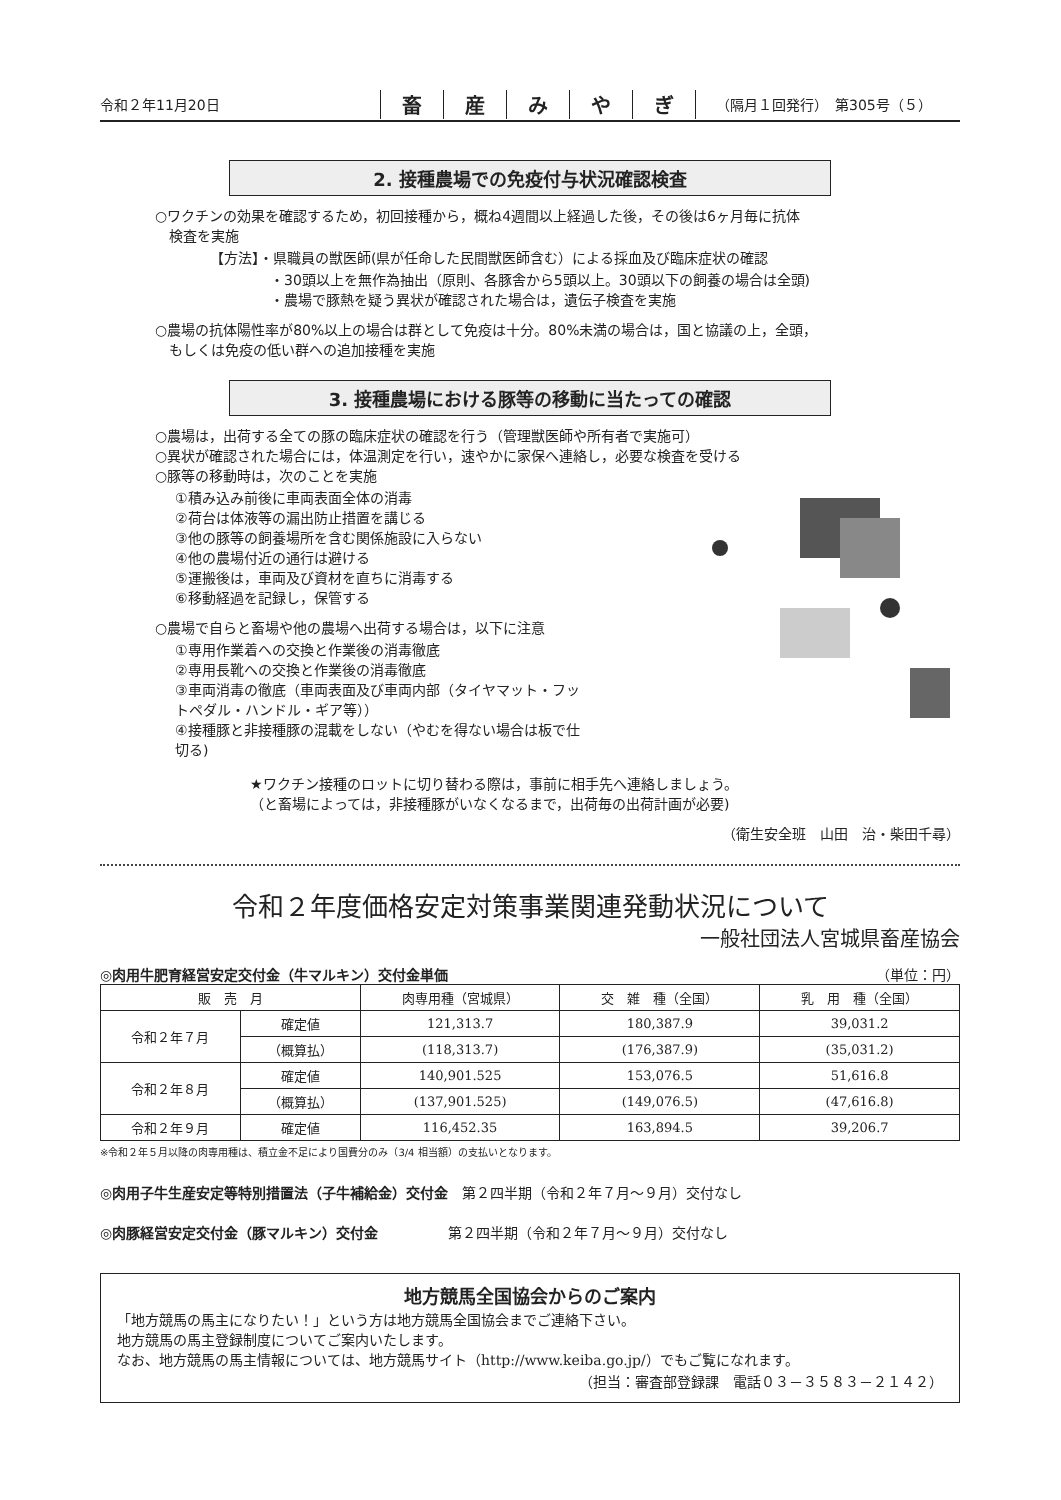令和２年11月20日
畜産みやぎ
（隔月１回発行）　第305号（５）
2. 接種農場での免疫付与状況確認検査
○ワクチンの効果を確認するため，初回接種から，概ね4週間以上経過した後，その後は6ヶ月毎に抗体
　検査を実施
【方法】・県職員の獣医師(県が任命した民間獣医師含む）による採血及び臨床症状の確認
・30頭以上を無作為抽出（原則、各豚舎から5頭以上。30頭以下の飼養の場合は全頭)
・農場で豚熱を疑う異状が確認された場合は，遺伝子検査を実施
○農場の抗体陽性率が80%以上の場合は群として免疫は十分。80%未満の場合は，国と協議の上，全頭，
　もしくは免疫の低い群への追加接種を実施
3. 接種農場における豚等の移動に当たっての確認
○農場は，出荷する全ての豚の臨床症状の確認を行う（管理獣医師や所有者で実施可）
○異状が確認された場合には，体温測定を行い，速やかに家保へ連絡し，必要な検査を受ける
○豚等の移動時は，次のことを実施
①積み込み前後に車両表面全体の消毒
②荷台は体液等の漏出防止措置を講じる
③他の豚等の飼養場所を含む関係施設に入らない
④他の農場付近の通行は避ける
⑤運搬後は，車両及び資材を直ちに消毒する
⑥移動経過を記録し，保管する
○農場で自らと畜場や他の農場へ出荷する場合は，以下に注意
①専用作業着への交換と作業後の消毒徹底
②専用長靴への交換と作業後の消毒徹底
③車両消毒の徹底（車両表面及び車両内部（タイヤマット・フットペダル・ハンドル・ギア等））
④接種豚と非接種豚の混載をしない（やむを得ない場合は板で仕切る)
★ワクチン接種のロットに切り替わる際は，事前に相手先へ連絡しましょう。
（と畜場によっては，非接種豚がいなくなるまで，出荷毎の出荷計画が必要)
（衛生安全班　山田　治・柴田千尋）
令和２年度価格安定対策事業関連発動状況について
一般社団法人宮城県畜産協会
◎肉用牛肥育経営安定交付金（牛マルキン）交付金単価 （単位：円）
| 販 売 月 | | 肉専用種（宮城県） | 交 雑 種（全国） | 乳 用 種（全国） |
| --- | --- | --- | --- | --- |
| 令和２年７月 | 確定値 | 121,313.7 | 180,387.9 | 39,031.2 |
| | （概算払） | (118,313.7) | (176,387.9) | (35,031.2) |
| 令和２年８月 | 確定値 | 140,901.525 | 153,076.5 | 51,616.8 |
| | （概算払） | (137,901.525) | (149,076.5) | (47,616.8) |
| 令和２年９月 | 確定値 | 116,452.35 | 163,894.5 | 39,206.7 |
※令和２年５月以降の肉専用種は、積立金不足により国費分のみ（3/4 相当額）の支払いとなります。
◎肉用子牛生産安定等特別措置法（子牛補給金）交付金　第２四半期（令和２年７月～９月）交付なし
◎肉豚経営安定交付金（豚マルキン）交付金　　　　　第２四半期（令和２年７月～９月）交付なし
地方競馬全国協会からのご案内
「地方競馬の馬主になりたい！」という方は地方競馬全国協会までご連絡下さい。
地方競馬の馬主登録制度についてご案内いたします。
なお、地方競馬の馬主情報については、地方競馬サイト（http://www.keiba.go.jp/）でもご覧になれます。
（担当：審査部登録課　電話０３－３５８３－２１４２）